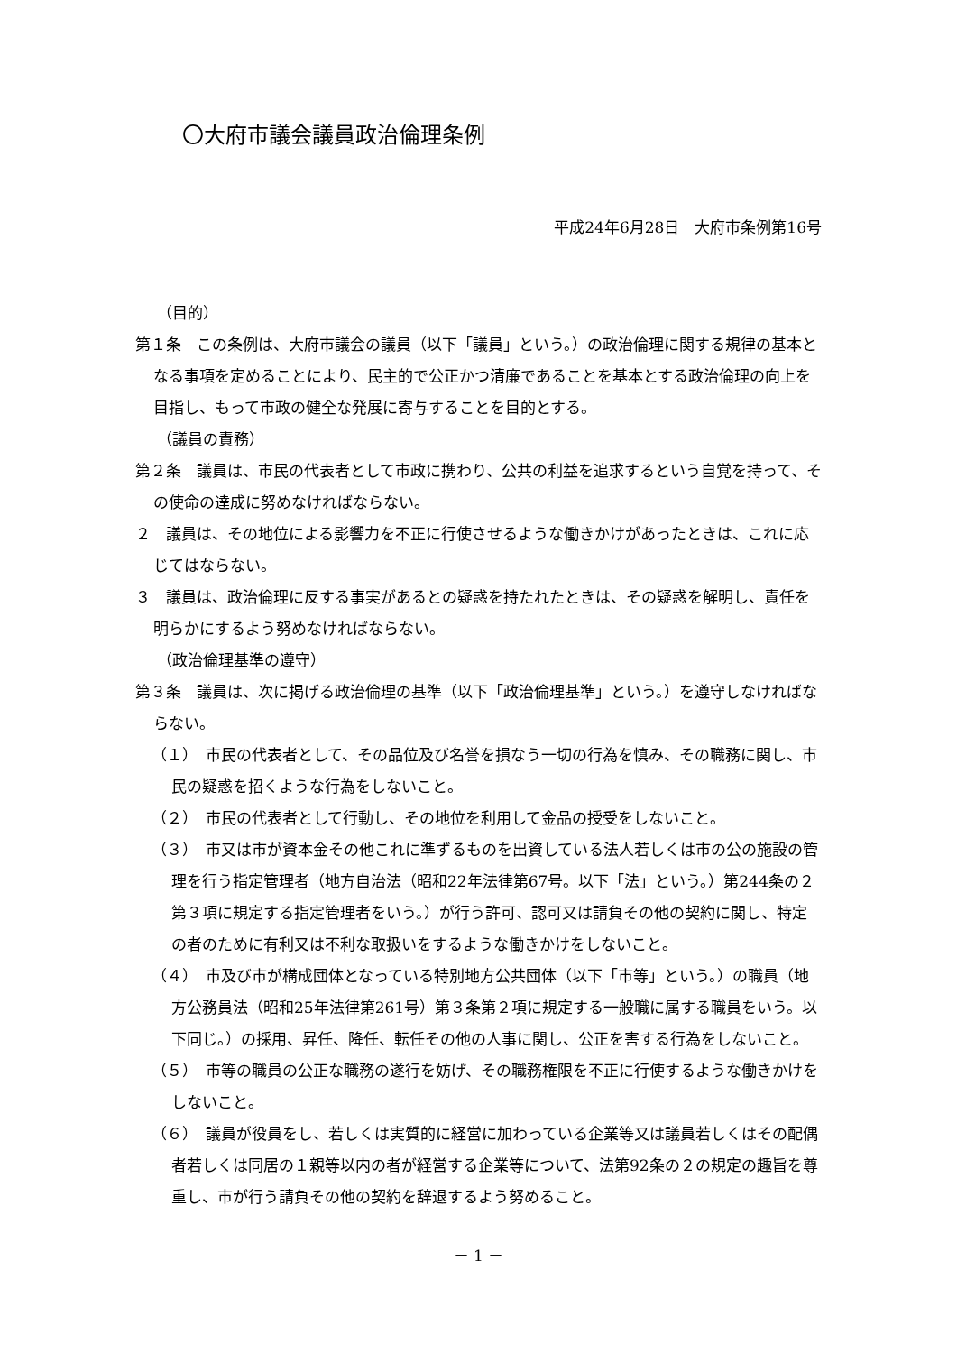〇大府市議会議員政治倫理条例
平成24年6月28日　大府市条例第16号
（目的）
第１条　この条例は、大府市議会の議員（以下「議員」という。）の政治倫理に関する規律の基本となる事項を定めることにより、民主的で公正かつ清廉であることを基本とする政治倫理の向上を目指し、もって市政の健全な発展に寄与することを目的とする。
（議員の責務）
第２条　議員は、市民の代表者として市政に携わり、公共の利益を追求するという自覚を持って、その使命の達成に努めなければならない。
２　議員は、その地位による影響力を不正に行使させるような働きかけがあったときは、これに応じてはならない。
３　議員は、政治倫理に反する事実があるとの疑惑を持たれたときは、その疑惑を解明し、責任を明らかにするよう努めなければならない。
（政治倫理基準の遵守）
第３条　議員は、次に掲げる政治倫理の基準（以下「政治倫理基準」という。）を遵守しなければならない。
（１）　市民の代表者として、その品位及び名誉を損なう一切の行為を慎み、その職務に関し、市民の疑惑を招くような行為をしないこと。
（２）　市民の代表者として行動し、その地位を利用して金品の授受をしないこと。
（３）　市又は市が資本金その他これに準ずるものを出資している法人若しくは市の公の施設の管理を行う指定管理者（地方自治法（昭和22年法律第67号。以下「法」という。）第244条の２第３項に規定する指定管理者をいう。）が行う許可、認可又は請負その他の契約に関し、特定の者のために有利又は不利な取扱いをするような働きかけをしないこと。
（４）　市及び市が構成団体となっている特別地方公共団体（以下「市等」という。）の職員（地方公務員法（昭和25年法律第261号）第３条第２項に規定する一般職に属する職員をいう。以下同じ。）の採用、昇任、降任、転任その他の人事に関し、公正を害する行為をしないこと。
（５）　市等の職員の公正な職務の遂行を妨げ、その職務権限を不正に行使するような働きかけをしないこと。
（６）　議員が役員をし、若しくは実質的に経営に加わっている企業等又は議員若しくはその配偶者若しくは同居の１親等以内の者が経営する企業等について、法第92条の２の規定の趣旨を尊重し、市が行う請負その他の契約を辞退するよう努めること。
－ 1 －